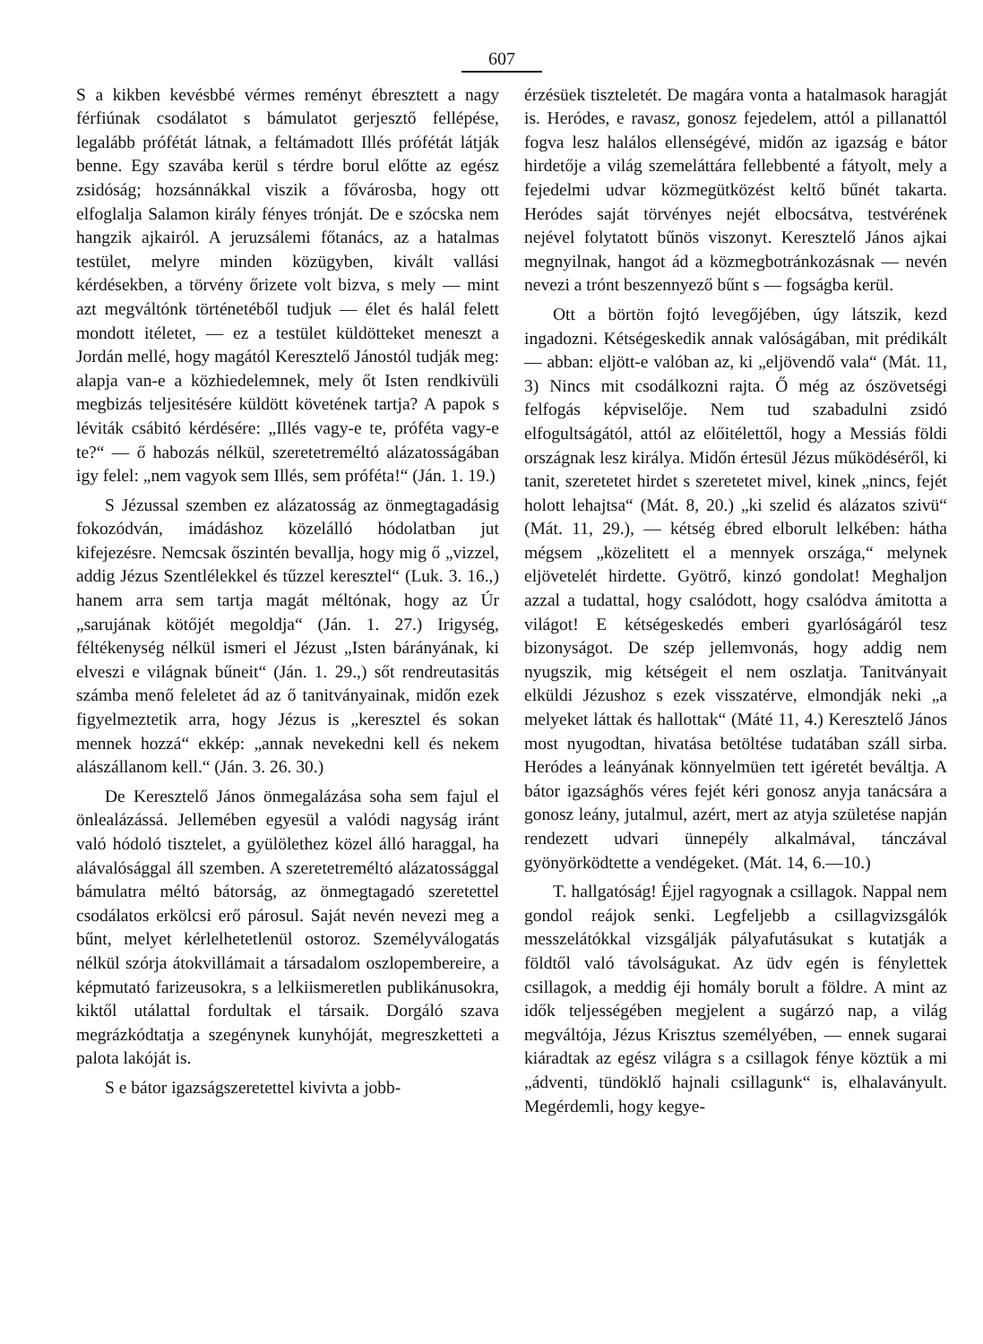607
S a kikben kevésbbé vérmes reményt ébresztett a nagy férfiúnak csodálatot s bámulatot gerjesztő fellépése, legalább prófétát látnak, a feltámadott Illés prófétát látják benne. Egy szavába kerül s térdre borul előtte az egész zsidóság; hozsánnákkal viszik a fővárosba, hogy ott elfoglalja Salamon király fényes trónját. De e szócska nem hangzik ajkairól. A jeruzsálemi főtanács, az a hatalmas testület, melyre minden közügyben, kivált vallási kérdésekben, a törvény őrizete volt bizva, s mely — mint azt megváltónk történetéből tudjuk — élet és halál felett mondott itéletet, — ez a testület küldötteket meneszt a Jordán mellé, hogy magától Keresztelő Jánostól tudják meg: alapja van-e a közhiedelemnek, mely őt Isten rendkivüli megbizás teljesitésére küldött követének tartja? A papok s léviták csábitó kérdésére: „Illés vagy-e te, próféta vagy-e te?“ — ő habozás nélkül, szeretetreméltó alázatosságában igy felel: „nem vagyok sem Illés, sem próféta!“ (Ján. 1. 19.)
S Jézussal szemben ez alázatosság az önmegtagadásig fokozódván, imádáshoz közelálló hódolatban jut kifejezésre. Nemcsak őszintén bevallja, hogy mig ő „vizzel, addig Jézus Szentlélekkel és tűzzel keresztel“ (Luk. 3. 16.,) hanem arra sem tartja magát méltónak, hogy az Úr „sarujának kötőjét megoldja“ (Ján. 1. 27.) Irigység, féltékenység nélkül ismeri el Jézust „Isten bárányának, ki elveszi e világnak bűneit“ (Ján. 1. 29.,) sőt rendreutasitás számba menő feleletet ád az ő tanitványainak, midőn ezek figyelmeztetik arra, hogy Jézus is „keresztel és sokan mennek hozzá“ ekkép: „annak nevekedni kell és nekem alászállanom kell.“ (Ján. 3. 26. 30.)
De Keresztelő János önmegalázása soha sem fajul el önlealázássá. Jellemében egyesül a valódi nagyság iránt való hódoló tisztelet, a gyülölethez közel álló haraggal, ha alávalósággal áll szemben. A szeretetreméltó alázatossággal bámulatra méltó bátorság, az önmegtagadó szeretettel csodálatos erkölcsi erő párosul. Saját nevén nevezi meg a bűnt, melyet kérlelhetetlenül ostoroz. Személyválogatás nélkül szórja átokvillámait a társadalom oszlopembereire, a képmutató farizeusokra, s a lelkiismeretlen publikánusokra, kiktől utálattal fordultak el társaik. Dorgáló szava megrázkódtatja a szegénynek kunyhóját, megreszketteti a palota lakóját is.
S e bátor igazságszeretettel kivivta a jobb-
érzésüek tiszteletét. De magára vonta a hatalmasok haragját is. Heródes, e ravasz, gonosz fejedelem, attól a pillanattól fogva lesz halálos ellenségévé, midőn az igazság e bátor hirdetője a világ szemeláttára fellebbenté a fátyolt, mely a fejedelmi udvar közmegütközést keltő bűnét takarta. Heródes saját törvényes nejét elbocsátva, testvérének nejével folytatott bűnös viszonyt. Keresztelő János ajkai megnyilnak, hangot ád a közmegbotránkozásnak — nevén nevezi a trónt beszennyező bűnt s — fogságba kerül.
Ott a börtön fojtó levegőjében, úgy látszik, kezd ingadozni. Kétségeskedik annak valóságában, mit prédikált — abban: eljött-e valóban az, ki „eljövendő vala“ (Mát. 11, 3) Nincs mit csodálkozni rajta. Ő még az ószövetségi felfogás képviselője. Nem tud szabadulni zsidó elfogultságától, attól az előitélettől, hogy a Messiás földi országnak lesz királya. Midőn értesül Jézus működéséről, ki tanit, szeretetet hirdet s szeretetet mivel, kinek „nincs, fejét holott lehajtsa“ (Mát. 8, 20.) „ki szelid és alázatos szivü“ (Mát. 11, 29.), — kétség ébred elborult lelkében: hátha mégsem „közelitett el a mennyek országa,“ melynek eljövetelét hirdette. Gyötrő, kinzó gondolat! Meghaljon azzal a tudattal, hogy csalódott, hogy csalódva ámitotta a világot! E kétségeskedés emberi gyarlóságáról tesz bizonyságot. De szép jellemvonás, hogy addig nem nyugszik, mig kétségeit el nem oszlatja. Tanitványait elküldi Jézushoz s ezek visszatérve, elmondják neki „a melyeket láttak és hallottak“ (Máté 11, 4.) Keresztelő János most nyugodtan, hivatása betöltése tudatában száll sirba. Heródes a leányának könnyelmüen tett igéretét beváltja. A bátor igazsághős véres fejét kéri gonosz anyja tanácsára a gonosz leány, jutalmul, azért, mert az atyja születése napján rendezett udvari ünnepély alkalmával, tánczával gyönyörködtette a vendégeket. (Mát. 14, 6.—10.)
T. hallgatóság! Éjjel ragyognak a csillagok. Nappal nem gondol reájok senki. Legfeljebb a csillagvizsgálók messzelátókkal vizsgálják pályafutásukat s kutatják a földtől való távolságukat. Az üdv egén is fénylettek csillagok, a meddig éji homály borult a földre. A mint az idők teljességében megjelent a sugárzó nap, a világ megváltója, Jézus Krisztus személyében, — ennek sugarai kiáradtak az egész világra s a csillagok fénye köztük a mi „ádventi, tündöklő hajnali csillagunk“ is, elhalaványult. Megérdemli, hogy kegye-